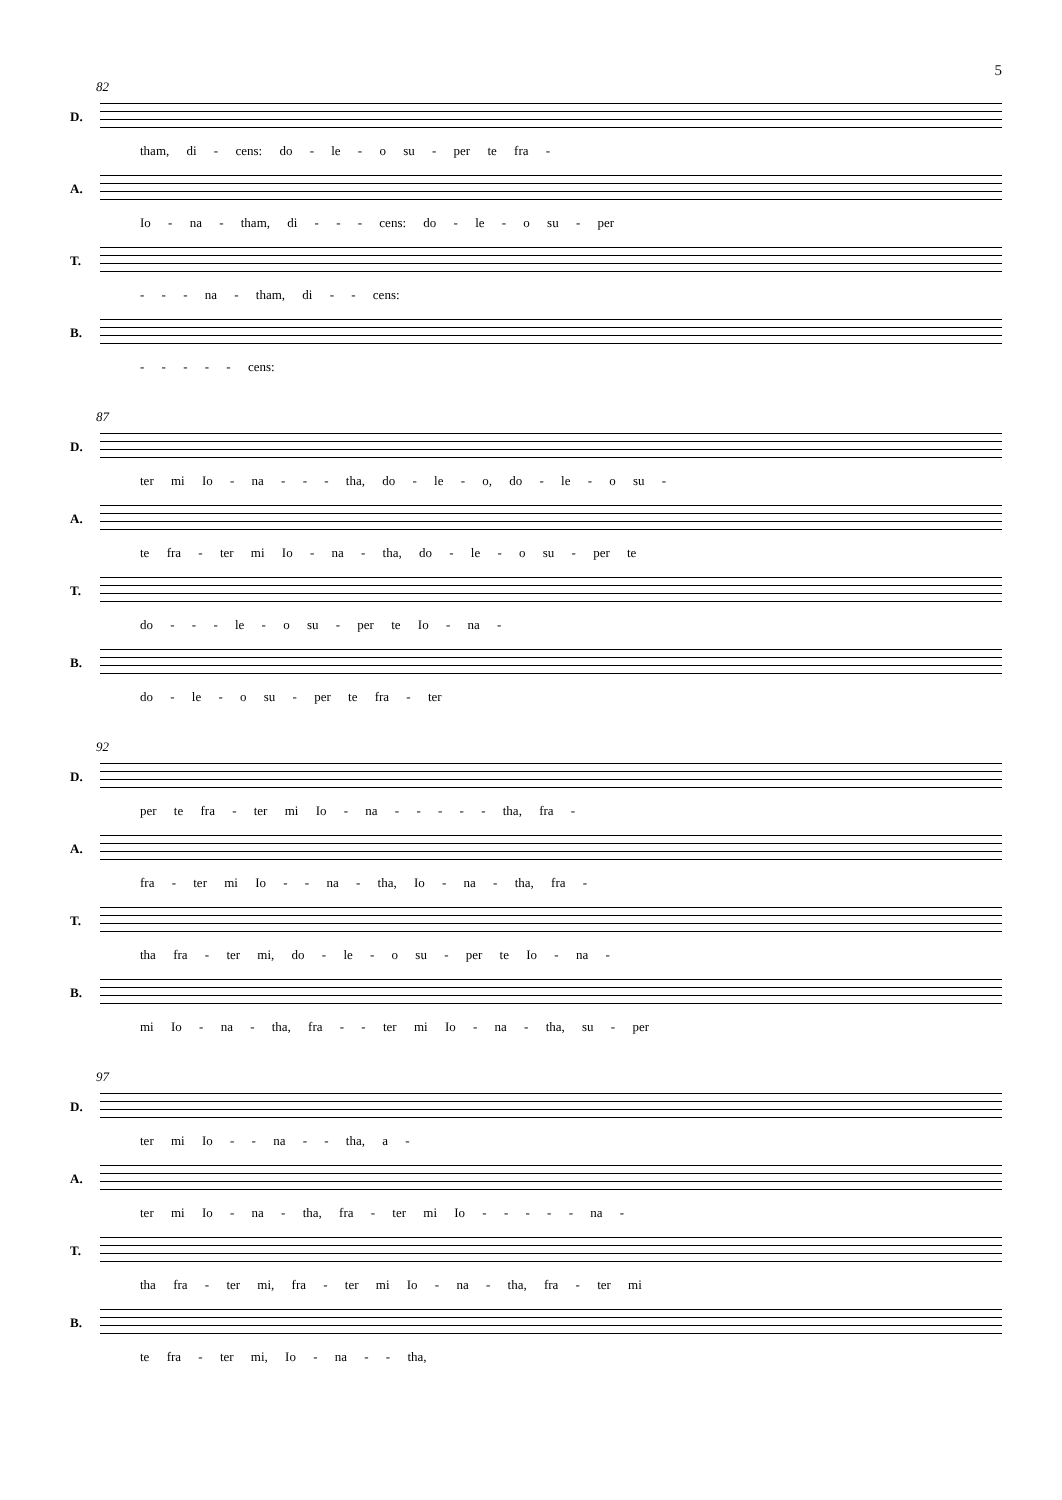5
82
D.
tham, di - cens: do - le - o su - per te fra -
A.
Io - na - tham, di - - - cens: do - le - o su - per
T.
- - - na - tham, di - - cens:
B.
- - - - - cens:
87
D.
ter mi Io - na - - - tha, do - le - o, do - le - o su -
A.
te fra - ter mi Io - na - tha, do - le - o su - per te
T.
do - - - le - o su - per te Io - na -
B.
do - le - o su - per te fra - ter
92
D.
per te fra - ter mi Io - na - - - - - tha, fra -
A.
fra - ter mi Io - - na - tha, Io - na - tha, fra -
T.
tha fra - ter mi, do - le - o su - per te Io - na -
B.
mi Io - na - tha, fra - - ter mi Io - na - tha, su - per
97
D.
ter mi Io - - na - - tha, a -
A.
ter mi Io - na - tha, fra - ter mi Io - - - - - na -
T.
tha fra - ter mi, fra - ter mi Io - na - tha, fra - ter mi
B.
te fra - ter mi, Io - na - - tha,